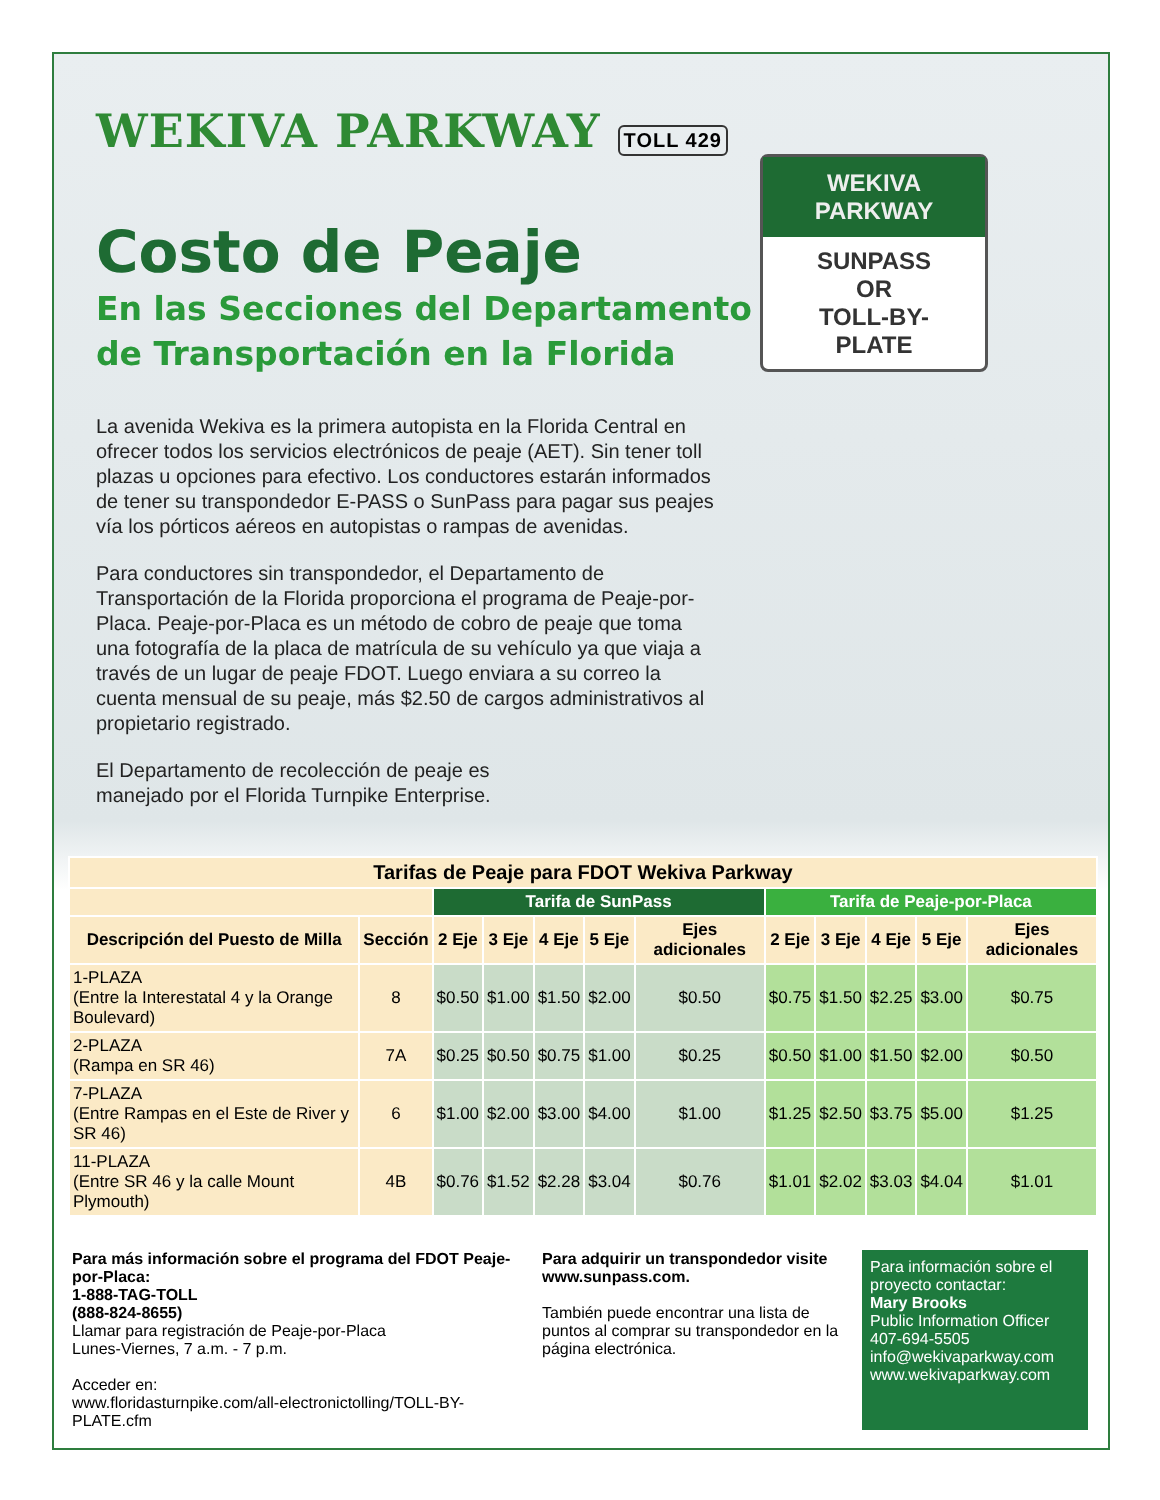WEKIVA PARKWAY TOLL 429
WEKIVA
PARKWAY
SUNPASS
OR
TOLL-BY-
PLATE
Costo de Peaje
En las Secciones del Departamento
de Transportación en la Florida
La avenida Wekiva es la primera autopista en la Florida Central en ofrecer todos los servicios electrónicos de peaje (AET). Sin tener toll plazas u opciones para efectivo. Los conductores estarán informados de tener su transpondedor E-PASS o SunPass para pagar sus peajes vía los pórticos aéreos en autopistas o rampas de avenidas.
Para conductores sin transpondedor, el Departamento de Transportación de la Florida proporciona el programa de Peaje-por-Placa. Peaje-por-Placa es un método de cobro de peaje que toma una fotografía de la placa de matrícula de su vehículo ya que viaja a través de un lugar de peaje FDOT. Luego enviara a su correo la cuenta mensual de su peaje, más $2.50 de cargos administrativos al propietario registrado.
El Departamento de recolección de peaje es manejado por el Florida Turnpike Enterprise.
| Tarifas de Peaje para FDOT Wekiva Parkway | | | | | | | | | | | |
| --- | --- | --- | --- | --- | --- | --- | --- | --- | --- | --- | --- |
| | | Tarifa de SunPass | | | | | Tarifa de Peaje-por-Placa | | | | |
| Descripción del Puesto de Milla | Sección | 2 Eje | 3 Eje | 4 Eje | 5 Eje | Ejes adicionales | 2 Eje | 3 Eje | 4 Eje | 5 Eje | Ejes adicionales |
| 1-PLAZA (Entre la Interestatal 4 y la Orange Boulevard) | 8 | $0.50 | $1.00 | $1.50 | $2.00 | $0.50 | $0.75 | $1.50 | $2.25 | $3.00 | $0.75 |
| 2-PLAZA (Rampa en SR 46) | 7A | $0.25 | $0.50 | $0.75 | $1.00 | $0.25 | $0.50 | $1.00 | $1.50 | $2.00 | $0.50 |
| 7-PLAZA (Entre Rampas en el Este de River y SR 46) | 6 | $1.00 | $2.00 | $3.00 | $4.00 | $1.00 | $1.25 | $2.50 | $3.75 | $5.00 | $1.25 |
| 11-PLAZA (Entre SR 46 y la calle Mount Plymouth) | 4B | $0.76 | $1.52 | $2.28 | $3.04 | $0.76 | $1.01 | $2.02 | $3.03 | $4.04 | $1.01 |
Para más información sobre el programa del FDOT Peaje-por-Placa:
1-888-TAG-TOLL
(888-824-8655)
Llamar para registración de Peaje-por-Placa
Lunes-Viernes, 7 a.m. - 7 p.m.
Acceder en:
www.floridasturnpike.com/all-electronictolling/TOLL-BY-PLATE.cfm
Para adquirir un transpondedor visite www.sunpass.com.
También puede encontrar una lista de puntos al comprar su transpondedor en la página electrónica.
Para información sobre el proyecto contactar:
Mary Brooks
Public Information Officer
407-694-5505
info@wekivaparkway.com
www.wekivaparkway.com